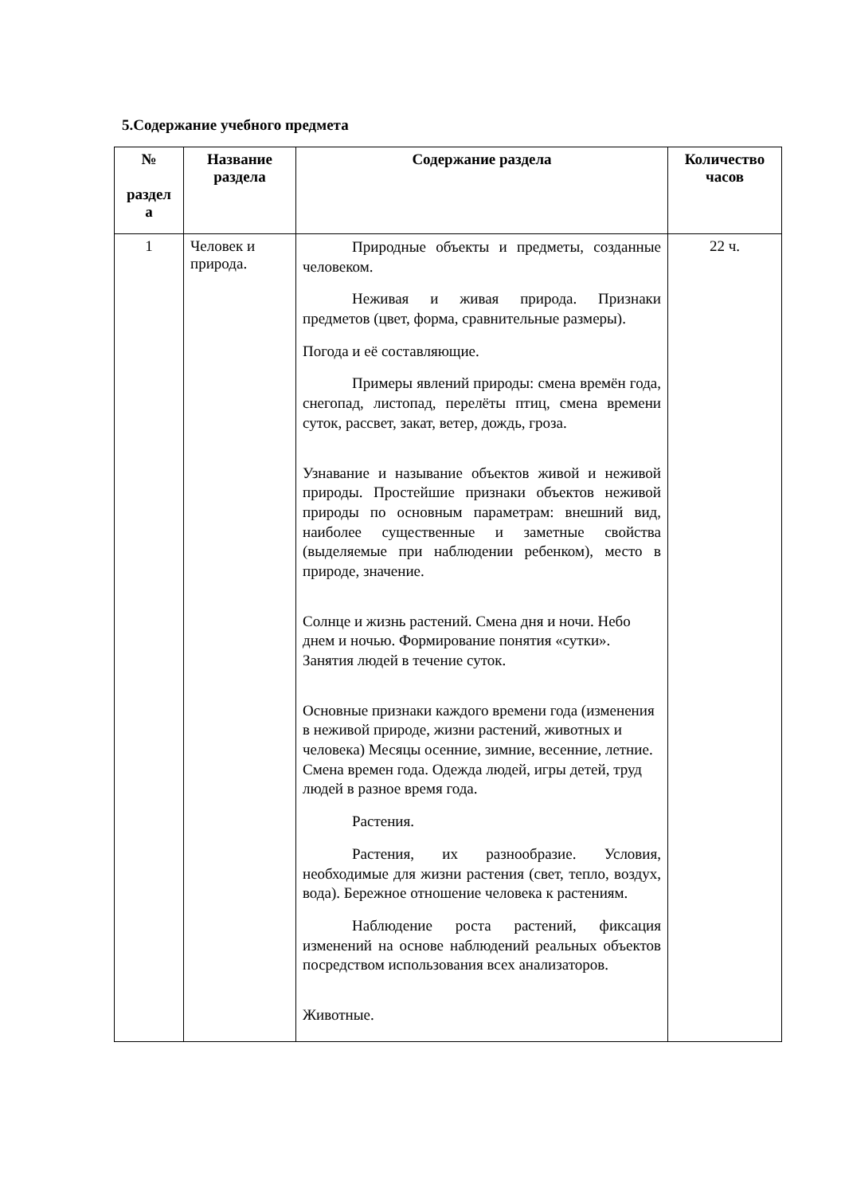5.Содержание учебного предмета
| № раздел а | Название раздела | Содержание раздела | Количество часов |
| --- | --- | --- | --- |
| 1 | Человек и природа. | Природные объекты и предметы, созданные человеком. Неживая и живая природа. Признаки предметов (цвет, форма, сравнительные размеры). Погода и её составляющие. Примеры явлений природы: смена времён года, снегопад, листопад, перелёты птиц, смена времени суток, рассвет, закат, ветер, дождь, гроза. Узнавание и называние объектов живой и неживой природы. Простейшие признаки объектов неживой природы по основным параметрам: внешний вид, наиболее существенные и заметные свойства (выделяемые при наблюдении ребенком), место в природе, значение. Солнце и жизнь растений. Смена дня и ночи. Небо днем и ночью. Формирование понятия «сутки». Занятия людей в течение суток. Основные признаки каждого времени года (изменения в неживой природе, жизни растений, животных и человека) Месяцы осенние, зимние, весенние, летние. Смена времен года. Одежда людей, игры детей, труд людей в разное время года. Растения. Растения, их разнообразие. Условия, необходимые для жизни растения (свет, тепло, воздух, вода). Бережное отношение человека к растениям. Наблюдение роста растений, фиксация изменений на основе наблюдений реальных объектов посредством использования всех анализаторов. Животные. | 22 ч. |